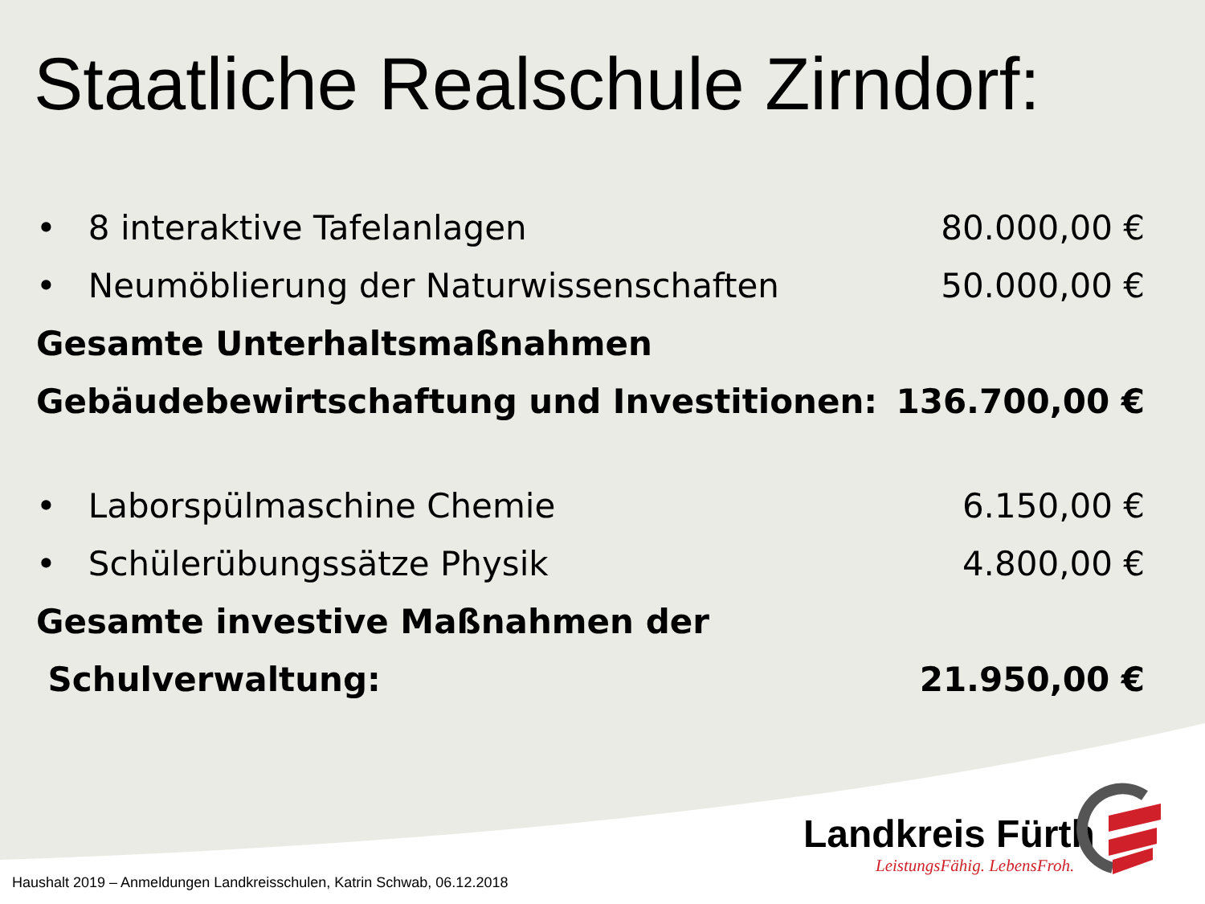Staatliche Realschule Zirndorf:
• 8 interaktive Tafelanlagen 80.000,00 €
• Neumöblierung der Naturwissenschaften 50.000,00 €
Gesamte Unterhaltsmaßnahmen
Gebäudebewirtschaftung und Investitionen: 136.700,00 €
• Laborspülmaschine Chemie 6.150,00 €
• Schülerübungssätze Physik 4.800,00 €
Gesamte investive Maßnahmen der
Schulverwaltung: 21.950,00 €
Landkreis Fürth
LeistungsFähig. LebensFroh.
Haushalt 2019 – Anmeldungen Landkreisschulen, Katrin Schwab, 06.12.2018